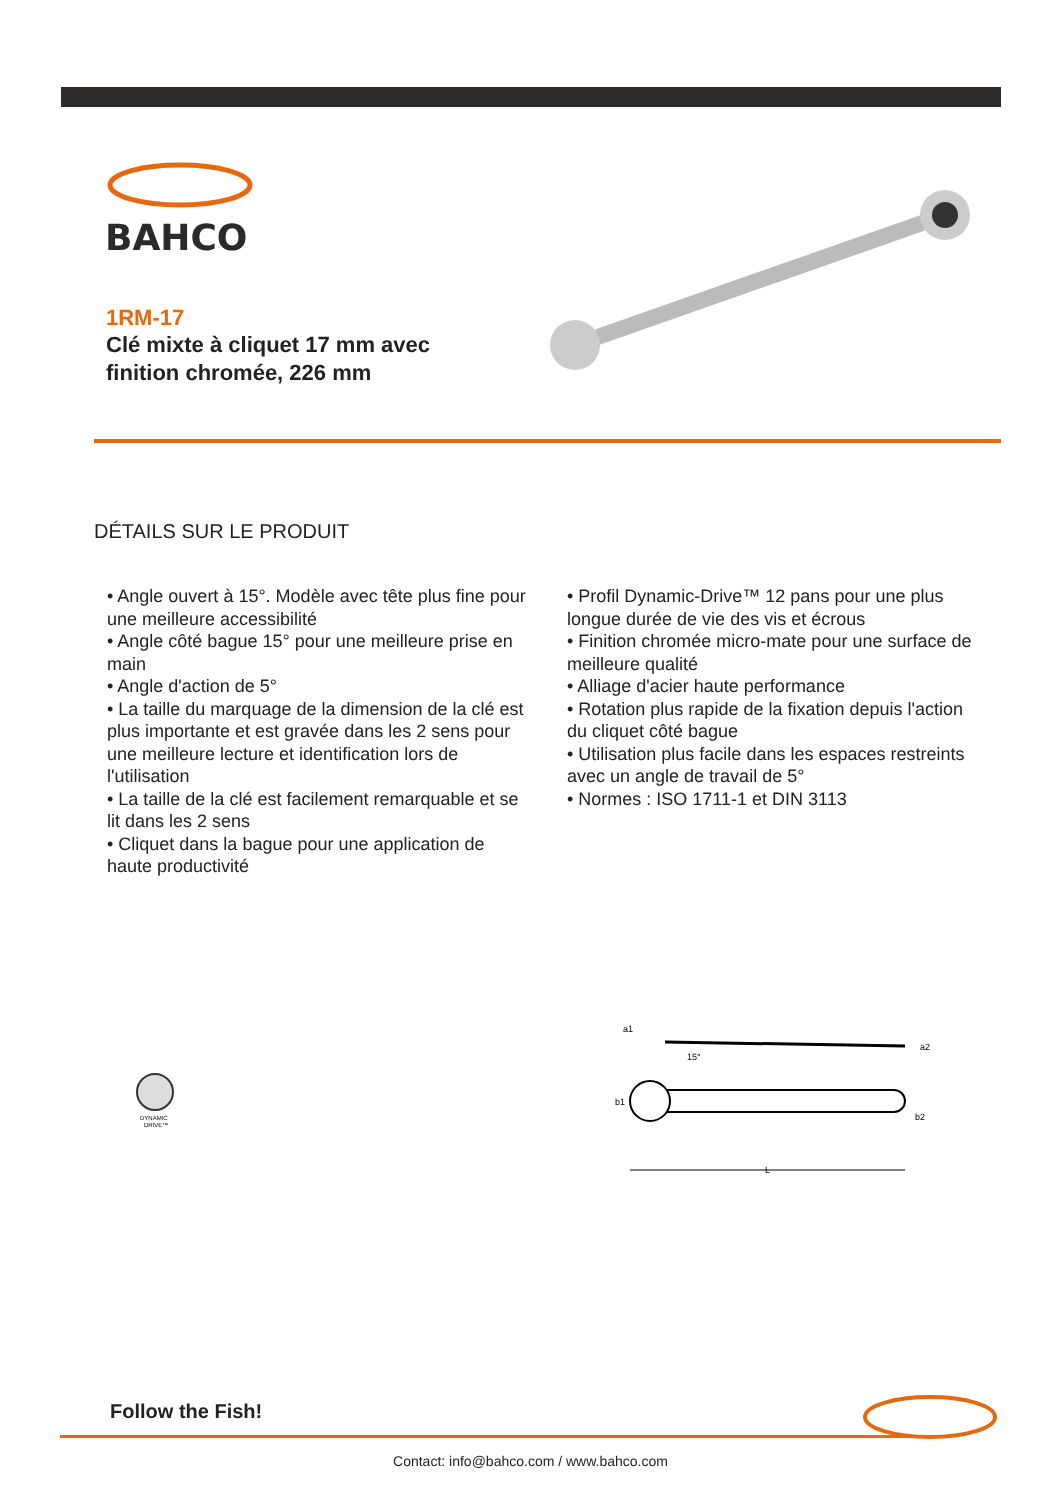BAHCO
1RM-17
Clé mixte à cliquet 17 mm avec finition chromée, 226 mm
DÉTAILS SUR LE PRODUIT
• Angle ouvert à 15°. Modèle avec tête plus fine pour une meilleure accessibilité
• Angle côté bague 15° pour une meilleure prise en main
• Angle d'action de 5°
• La taille du marquage de la dimension de la clé est plus importante et est gravée dans les 2 sens pour une meilleure lecture et identification lors de l'utilisation
• La taille de la clé est facilement remarquable et se lit dans les 2 sens
• Cliquet dans la bague pour une application de haute productivité
• Profil Dynamic-Drive™ 12 pans pour une plus longue durée de vie des vis et écrous
• Finition chromée micro-mate pour une surface de meilleure qualité
• Alliage d'acier haute performance
• Rotation plus rapide de la fixation depuis l'action du cliquet côté bague
• Utilisation plus facile dans les espaces restreints avec un angle de travail de 5°
• Normes : ISO 1711-1 et DIN 3113
DYNAMIC
DRIVE™
a1
a2
15°
b1
b2
L
Follow the Fish!
Contact: info@bahco.com / www.bahco.com